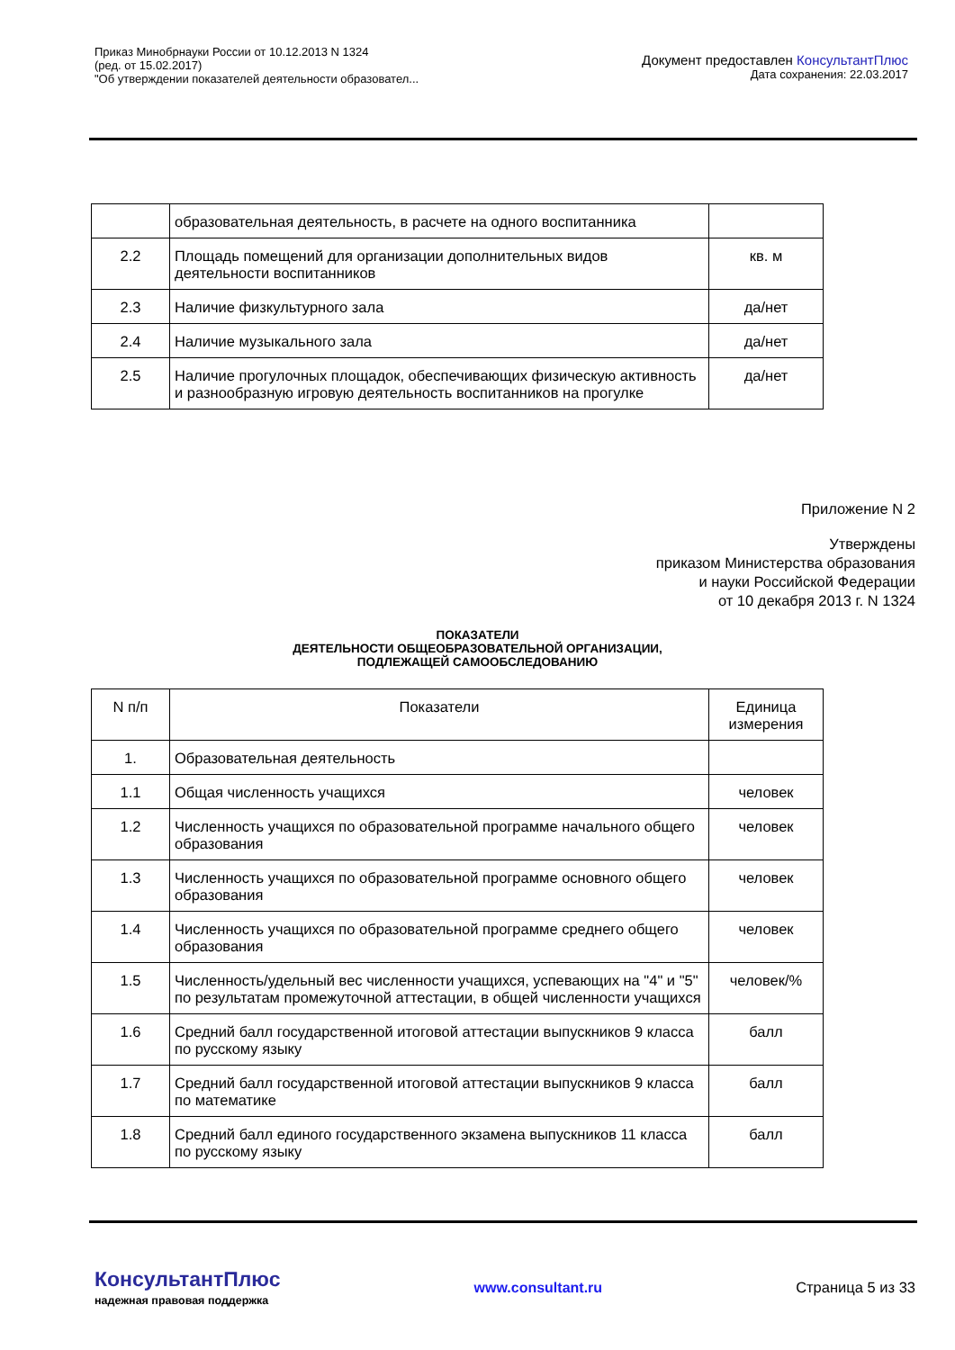Приказ Минобрнауки России от 10.12.2013 N 1324
(ред. от 15.02.2017)
"Об утверждении показателей деятельности образовател...
Документ предоставлен КонсультантПлюс
Дата сохранения: 22.03.2017
| | образовательная деятельность, в расчете на одного воспитанника | |
| 2.2 | Площадь помещений для организации дополнительных видов деятельности воспитанников | кв. м |
| 2.3 | Наличие физкультурного зала | да/нет |
| 2.4 | Наличие музыкального зала | да/нет |
| 2.5 | Наличие прогулочных площадок, обеспечивающих физическую активность и разнообразную игровую деятельность воспитанников на прогулке | да/нет |
Приложение N 2
Утверждены
приказом Министерства образования
и науки Российской Федерации
от 10 декабря 2013 г. N 1324
ПОКАЗАТЕЛИ
ДЕЯТЕЛЬНОСТИ ОБЩЕОБРАЗОВАТЕЛЬНОЙ ОРГАНИЗАЦИИ,
ПОДЛЕЖАЩЕЙ САМООБСЛЕДОВАНИЮ
| N п/п | Показатели | Единица измерения |
| --- | --- | --- |
| 1. | Образовательная деятельность | |
| 1.1 | Общая численность учащихся | человек |
| 1.2 | Численность учащихся по образовательной программе начального общего образования | человек |
| 1.3 | Численность учащихся по образовательной программе основного общего образования | человек |
| 1.4 | Численность учащихся по образовательной программе среднего общего образования | человек |
| 1.5 | Численность/удельный вес численности учащихся, успевающих на "4" и "5" по результатам промежуточной аттестации, в общей численности учащихся | человек/% |
| 1.6 | Средний балл государственной итоговой аттестации выпускников 9 класса по русскому языку | балл |
| 1.7 | Средний балл государственной итоговой аттестации выпускников 9 класса по математике | балл |
| 1.8 | Средний балл единого государственного экзамена выпускников 11 класса по русскому языку | балл |
КонсультантПлюс
надежная правовая поддержка
www.consultant.ru Страница 5 из 33